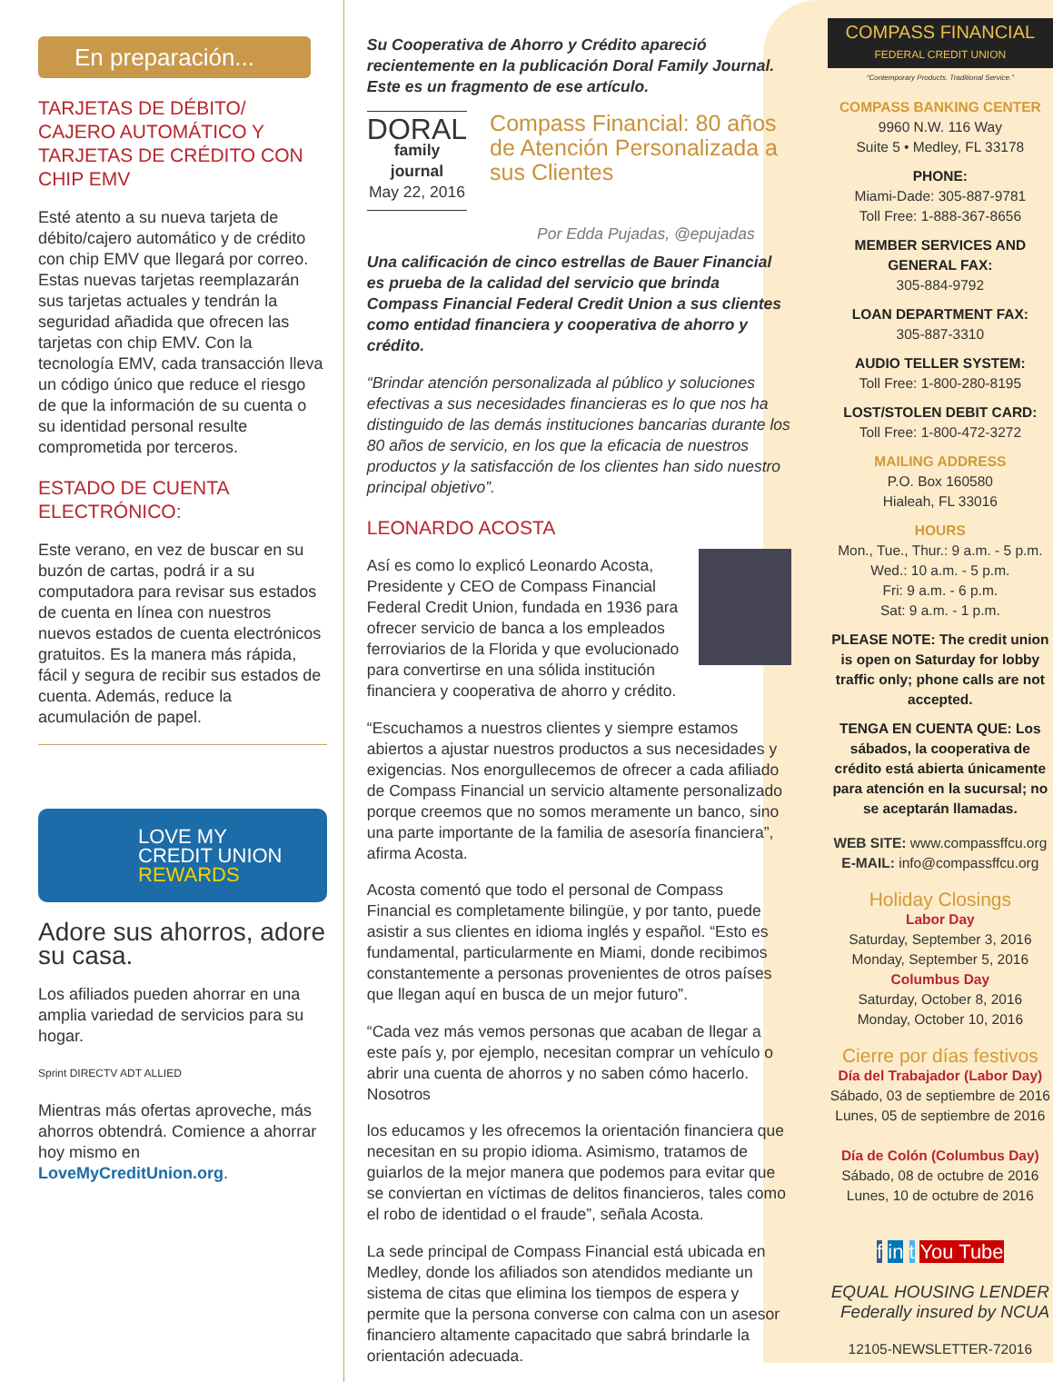En preparación...
TARJETAS DE DÉBITO/ CAJERO AUTOMÁTICO Y TARJETAS DE CRÉDITO CON CHIP EMV
Esté atento a su nueva tarjeta de débito/cajero automático y de crédito con chip EMV que llegará por correo. Estas nuevas tarjetas reemplazarán sus tarjetas actuales y tendrán la seguridad añadida que ofrecen las tarjetas con chip EMV. Con la tecnología EMV, cada transacción lleva un código único que reduce el riesgo de que la información de su cuenta o su identidad personal resulte comprometida por terceros.
ESTADO DE CUENTA ELECTRÓNICO:
Este verano, en vez de buscar en su buzón de cartas, podrá ir a su computadora para revisar sus estados de cuenta en línea con nuestros nuevos estados de cuenta electrónicos gratuitos. Es la manera más rápida, fácil y segura de recibir sus estados de cuenta. Además, reduce la acumulación de papel.
LOVE MY
CREDIT UNION
REWARDS
Adore sus ahorros, adore su casa.
Los afiliados pueden ahorrar en una amplia variedad de servicios para su hogar.
Sprint DIRECTV ADT ALLIED
Mientras más ofertas aproveche, más ahorros obtendrá. Comience a ahorrar hoy mismo en LoveMyCreditUnion.org.
Su Cooperativa de Ahorro y Crédito apareció recientemente en la publicación Doral Family Journal. Este es un fragmento de ese artículo.
DORAL
family journal
May 22, 2016
Compass Financial: 80 años de Atención Personalizada a sus Clientes
Por Edda Pujadas, @epujadas
Una calificación de cinco estrellas de Bauer Financial es prueba de la calidad del servicio que brinda Compass Financial Federal Credit Union a sus clientes como entidad financiera y cooperativa de ahorro y crédito.
“Brindar atención personalizada al público y soluciones efectivas a sus necesidades financieras es lo que nos ha distinguido de las demás instituciones bancarias durante los 80 años de servicio, en los que la eficacia de nuestros productos y la satisfacción de los clientes han sido nuestro principal objetivo”.
LEONARDO ACOSTA
Así es como lo explicó Leonardo Acosta, Presidente y CEO de Compass Financial Federal Credit Union, fundada en 1936 para ofrecer servicio de banca a los empleados ferroviarios de la Florida y que evolucionado para convertirse en una sólida institución financiera y cooperativa de ahorro y crédito.
“Escuchamos a nuestros clientes y siempre estamos abiertos a ajustar nuestros productos a sus necesidades y exigencias. Nos enorgullecemos de ofrecer a cada afiliado de Compass Financial un servicio altamente personalizado porque creemos que no somos meramente un banco, sino una parte importante de la familia de asesoría financiera”, afirma Acosta.
Acosta comentó que todo el personal de Compass Financial es completamente bilingüe, y por tanto, puede asistir a sus clientes en idioma inglés y español. “Esto es fundamental, particularmente en Miami, donde recibimos constantemente a personas provenientes de otros países que llegan aquí en busca de un mejor futuro”.
“Cada vez más vemos personas que acaban de llegar a este país y, por ejemplo, necesitan comprar un vehículo o abrir una cuenta de ahorros y no saben cómo hacerlo. Nosotros
los educamos y les ofrecemos la orientación financiera que necesitan en su propio idioma. Asimismo, tratamos de guiarlos de la mejor manera que podemos para evitar que se conviertan en víctimas de delitos financieros, tales como el robo de identidad o el fraude”, señala Acosta.
La sede principal de Compass Financial está ubicada en Medley, donde los afiliados son atendidos mediante un sistema de citas que elimina los tiempos de espera y permite que la persona converse con calma con un asesor financiero altamente capacitado que sabrá brindarle la orientación adecuada.
COMPASS FINANCIAL
FEDERAL CREDIT UNION
“Contemporary Products. Traditional Service.”
COMPASS BANKING CENTER
9960 N.W. 116 Way
Suite 5 • Medley, FL 33178
PHONE:
Miami-Dade: 305-887-9781
Toll Free: 1-888-367-8656
MEMBER SERVICES AND GENERAL FAX:
305-884-9792
LOAN DEPARTMENT FAX:
305-887-3310
AUDIO TELLER SYSTEM:
Toll Free: 1-800-280-8195
LOST/STOLEN DEBIT CARD:
Toll Free: 1-800-472-3272
MAILING ADDRESS
P.O. Box 160580
Hialeah, FL 33016
HOURS
Mon., Tue., Thur.: 9 a.m. - 5 p.m.
Wed.: 10 a.m. - 5 p.m.
Fri: 9 a.m. - 6 p.m.
Sat: 9 a.m. - 1 p.m.
PLEASE NOTE: The credit union is open on Saturday for lobby traffic only; phone calls are not accepted.
TENGA EN CUENTA QUE: Los sábados, la cooperativa de crédito está abierta únicamente para atención en la sucursal; no se aceptarán llamadas.
WEB SITE: www.compassffcu.org
E-MAIL: info@compassffcu.org
Holiday Closings
Labor Day
Saturday, September 3, 2016
Monday, September 5, 2016
Columbus Day
Saturday, October 8, 2016
Monday, October 10, 2016
Cierre por días festivos
Día del Trabajador (Labor Day)
Sábado, 03 de septiembre de 2016
Lunes, 05 de septiembre de 2016
Día de Colón (Columbus Day)
Sábado, 08 de octubre de 2016
Lunes, 10 de octubre de 2016
f in t You Tube
EQUAL HOUSING LENDER Federally insured by NCUA
12105-NEWSLETTER-72016